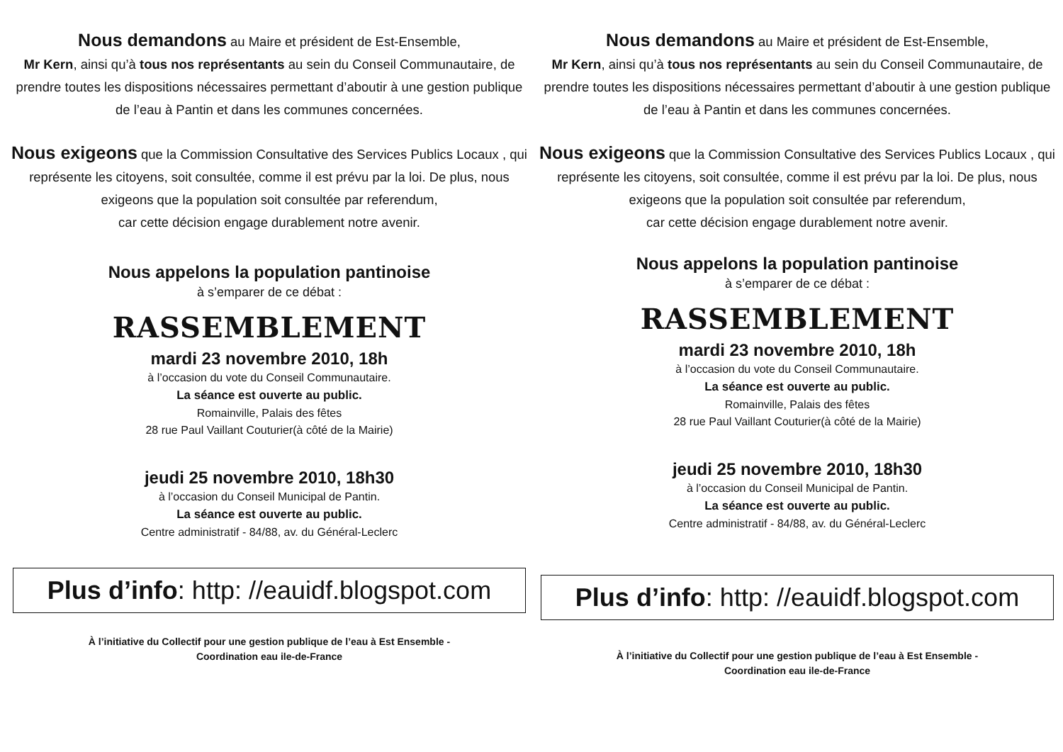Nous demandons au Maire et président de Est-Ensemble,
Mr Kern, ainsi qu’à tous nos représentants au sein du Conseil Communautaire, de prendre toutes les dispositions nécessaires permettant d’aboutir à une gestion publique de l’eau à Pantin et dans les communes concernées.
Nous exigeons que la Commission Consultative des Services Publics Locaux , qui représente les citoyens, soit consultée, comme il est prévu par la loi. De plus, nous exigeons que la population soit consultée par referendum,
car cette décision engage durablement notre avenir.
Nous appelons la population pantinoise
à s’emparer de ce débat :
RASSEMBLEMENT
mardi 23 novembre 2010, 18h
à l’occasion du vote du Conseil Communautaire.
La séance est ouverte au public.
Romainville, Palais des fêtes
28 rue Paul Vaillant Couturier(à côté de la Mairie)
jeudi 25 novembre 2010, 18h30
à l’occasion du Conseil Municipal de Pantin.
La séance est ouverte au public.
Centre administratif - 84/88, av. du Général-Leclerc
Plus d’info: http: //eauidf.blogspot.com
À l’initiative du Collectif pour une gestion publique de l’eau à Est Ensemble -
Coordination eau ile-de-France
Nous demandons au Maire et président de Est-Ensemble,
Mr Kern, ainsi qu’à tous nos représentants au sein du Conseil Communautaire, de prendre toutes les dispositions nécessaires permettant d’aboutir à une gestion publique de l’eau à Pantin et dans les communes concernées.
Nous exigeons que la Commission Consultative des Services Publics Locaux , qui représente les citoyens, soit consultée, comme il est prévu par la loi. De plus, nous exigeons que la population soit consultée par referendum,
car cette décision engage durablement notre avenir.
Nous appelons la population pantinoise
à s’emparer de ce débat :
RASSEMBLEMENT
mardi 23 novembre 2010, 18h
à l’occasion du vote du Conseil Communautaire.
La séance est ouverte au public.
Romainville, Palais des fêtes
28 rue Paul Vaillant Couturier(à côté de la Mairie)
jeudi 25 novembre 2010, 18h30
à l’occasion du Conseil Municipal de Pantin.
La séance est ouverte au public.
Centre administratif - 84/88, av. du Général-Leclerc
Plus d’info: http: //eauidf.blogspot.com
À l’initiative du Collectif pour une gestion publique de l’eau à Est Ensemble -
Coordination eau ile-de-France